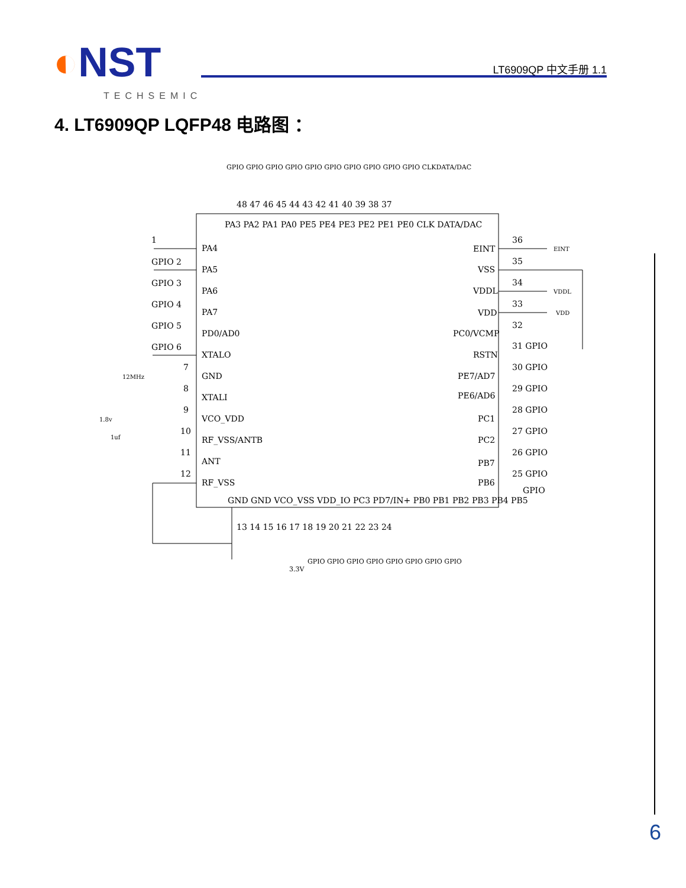◐NST
TECHSEMIC
LT6909QP 中文手册 1.1
4. LT6909QP LQFP48 电路图 ：
GPIO GPIO GPIO GPIO GPIO GPIO GPIO GPIO GPIO GPIO CLKDATA/DAC
48 47 46 45 44 43 42 41 40 39 38 37
PA3 PA2 PA1 PA0 PE5 PE4 PE3 PE2 PE1 PE0 CLK DATA/DAC
PA4
PA5
PA6
PA7
PD0/AD0
XTALO
GND
XTALI
VCO_VDD
RF_VSS/ANTB
ANT
RF_VSS
1
GPIO 2
GPIO 3
GPIO 4
GPIO 5
GPIO 6
7
8
9
10
11
12
EINT
VSS
VDDL
VDD
PC0/VCMP
RSTN
PE7/AD7
PE6/AD6
PC1
PC2
PB7
PB6
36
35
34
33
32
31 GPIO
30 GPIO
29 GPIO
28 GPIO
27 GPIO
26 GPIO
25 GPIO
GPIO
EINT
VDDL
VDD
12MHz
1.8v
1uf
GND GND VCO_VSS VDD_IO PC3 PD7/IN+ PB0 PB1 PB2 PB3 PB4 PB5
13 14 15 16 17 18 19 20 21 22 23 24
GPIO GPIO GPIO GPIO GPIO GPIO GPIO GPIO
3.3V
6